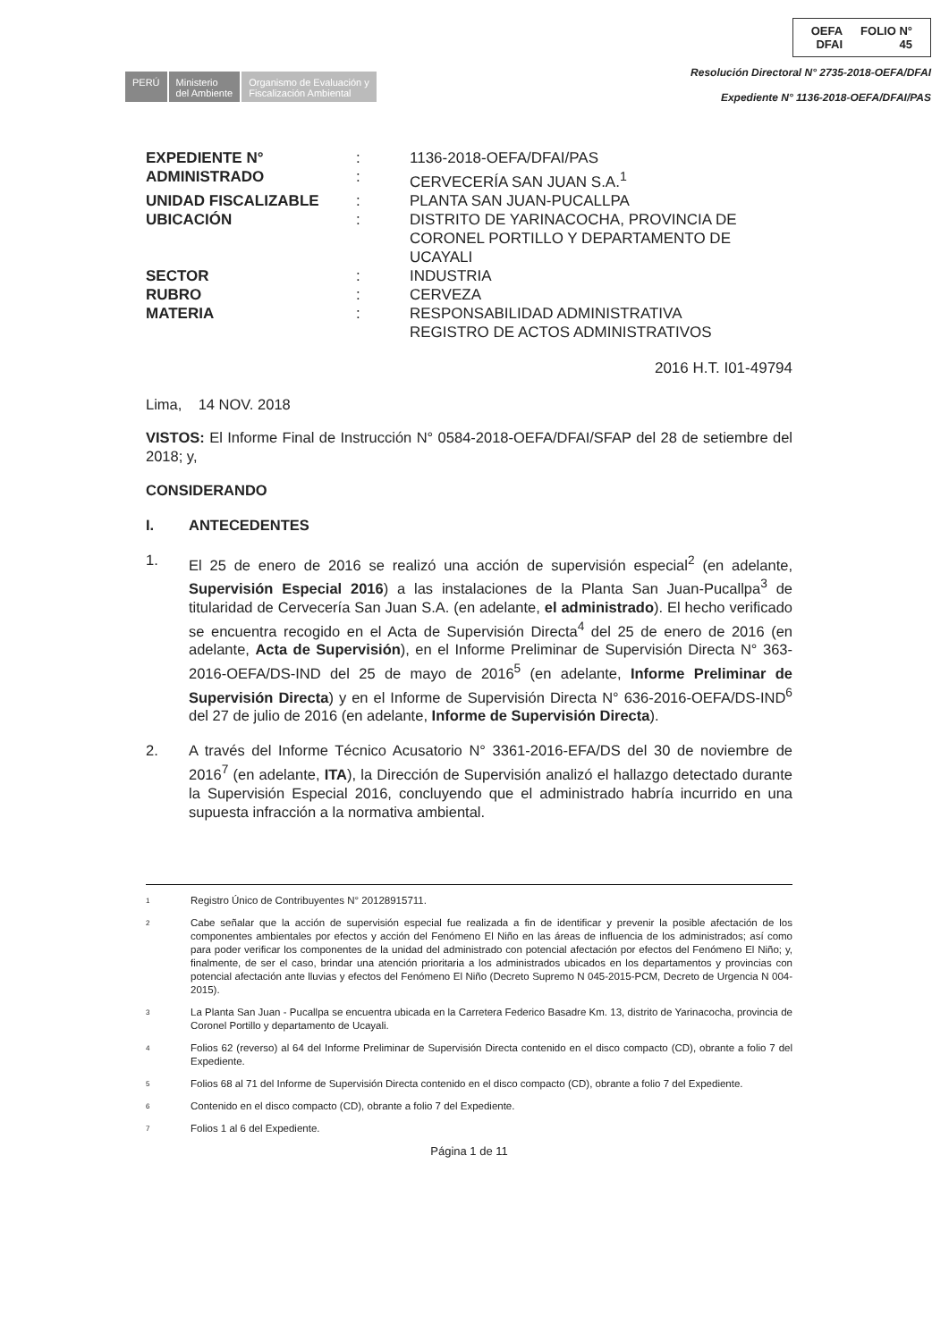PERÚ Ministerio
del Ambiente
Organismo de Evaluación y
Fiscalización Ambiental
OEFA
DFAI FOLIO N°
45
Resolución Directoral N° 2735-2018-OEFA/DFAI
Expediente N° 1136-2018-OEFA/DFAI/PAS
| EXPEDIENTE N° | : | 1136-2018-OEFA/DFAI/PAS |
| ADMINISTRADO | : | CERVECERÍA SAN JUAN S.A.<sup>1</sup> |
| UNIDAD FISCALIZABLE | : | PLANTA SAN JUAN-PUCALLPA |
| UBICACIÓN | : | DISTRITO DE YARINACOCHA, PROVINCIA DE CORONEL PORTILLO Y DEPARTAMENTO DE UCAYALI |
| SECTOR | : | INDUSTRIA |
| RUBRO | : | CERVEZA |
| MATERIA | : | RESPONSABILIDAD ADMINISTRATIVA REGISTRO DE ACTOS ADMINISTRATIVOS |
2016 H.T. I01-49794
Lima, 14 NOV. 2018
VISTOS: El Informe Final de Instrucción N° 0584-2018-OEFA/DFAI/SFAP del 28 de setiembre del 2018; y,
CONSIDERANDO
I. ANTECEDENTES
1. El 25 de enero de 2016 se realizó una acción de supervisión especial<sup>2</sup> (en adelante, Supervisión Especial 2016) a las instalaciones de la Planta San Juan-Pucallpa<sup>3</sup> de titularidad de Cervecería San Juan S.A. (en adelante, el administrado). El hecho verificado se encuentra recogido en el Acta de Supervisión Directa<sup>4</sup> del 25 de enero de 2016 (en adelante, Acta de Supervisión), en el Informe Preliminar de Supervisión Directa N° 363-2016-OEFA/DS-IND del 25 de mayo de 2016<sup>5</sup> (en adelante, Informe Preliminar de Supervisión Directa) y en el Informe de Supervisión Directa N° 636-2016-OEFA/DS-IND<sup>6</sup> del 27 de julio de 2016 (en adelante, Informe de Supervisión Directa).
2. A través del Informe Técnico Acusatorio N° 3361-2016-EFA/DS del 30 de noviembre de 2016<sup>7</sup> (en adelante, ITA), la Dirección de Supervisión analizó el hallazgo detectado durante la Supervisión Especial 2016, concluyendo que el administrado habría incurrido en una supuesta infracción a la normativa ambiental.
1 Registro Único de Contribuyentes N° 20128915711.
2 Cabe señalar que la acción de supervisión especial fue realizada a fin de identificar y prevenir la posible afectación de los componentes ambientales por efectos y acción del Fenómeno El Niño en las áreas de influencia de los administrados; así como para poder verificar los componentes de la unidad del administrado con potencial afectación por efectos del Fenómeno El Niño; y, finalmente, de ser el caso, brindar una atención prioritaria a los administrados ubicados en los departamentos y provincias con potencial afectación ante lluvias y efectos del Fenómeno El Niño (Decreto Supremo N 045-2015-PCM, Decreto de Urgencia N 004-2015).
3 La Planta San Juan - Pucallpa se encuentra ubicada en la Carretera Federico Basadre Km. 13, distrito de Yarinacocha, provincia de Coronel Portillo y departamento de Ucayali.
4 Folios 62 (reverso) al 64 del Informe Preliminar de Supervisión Directa contenido en el disco compacto (CD), obrante a folio 7 del Expediente.
5 Folios 68 al 71 del Informe de Supervisión Directa contenido en el disco compacto (CD), obrante a folio 7 del Expediente.
6 Contenido en el disco compacto (CD), obrante a folio 7 del Expediente.
7 Folios 1 al 6 del Expediente.
Página 1 de 11